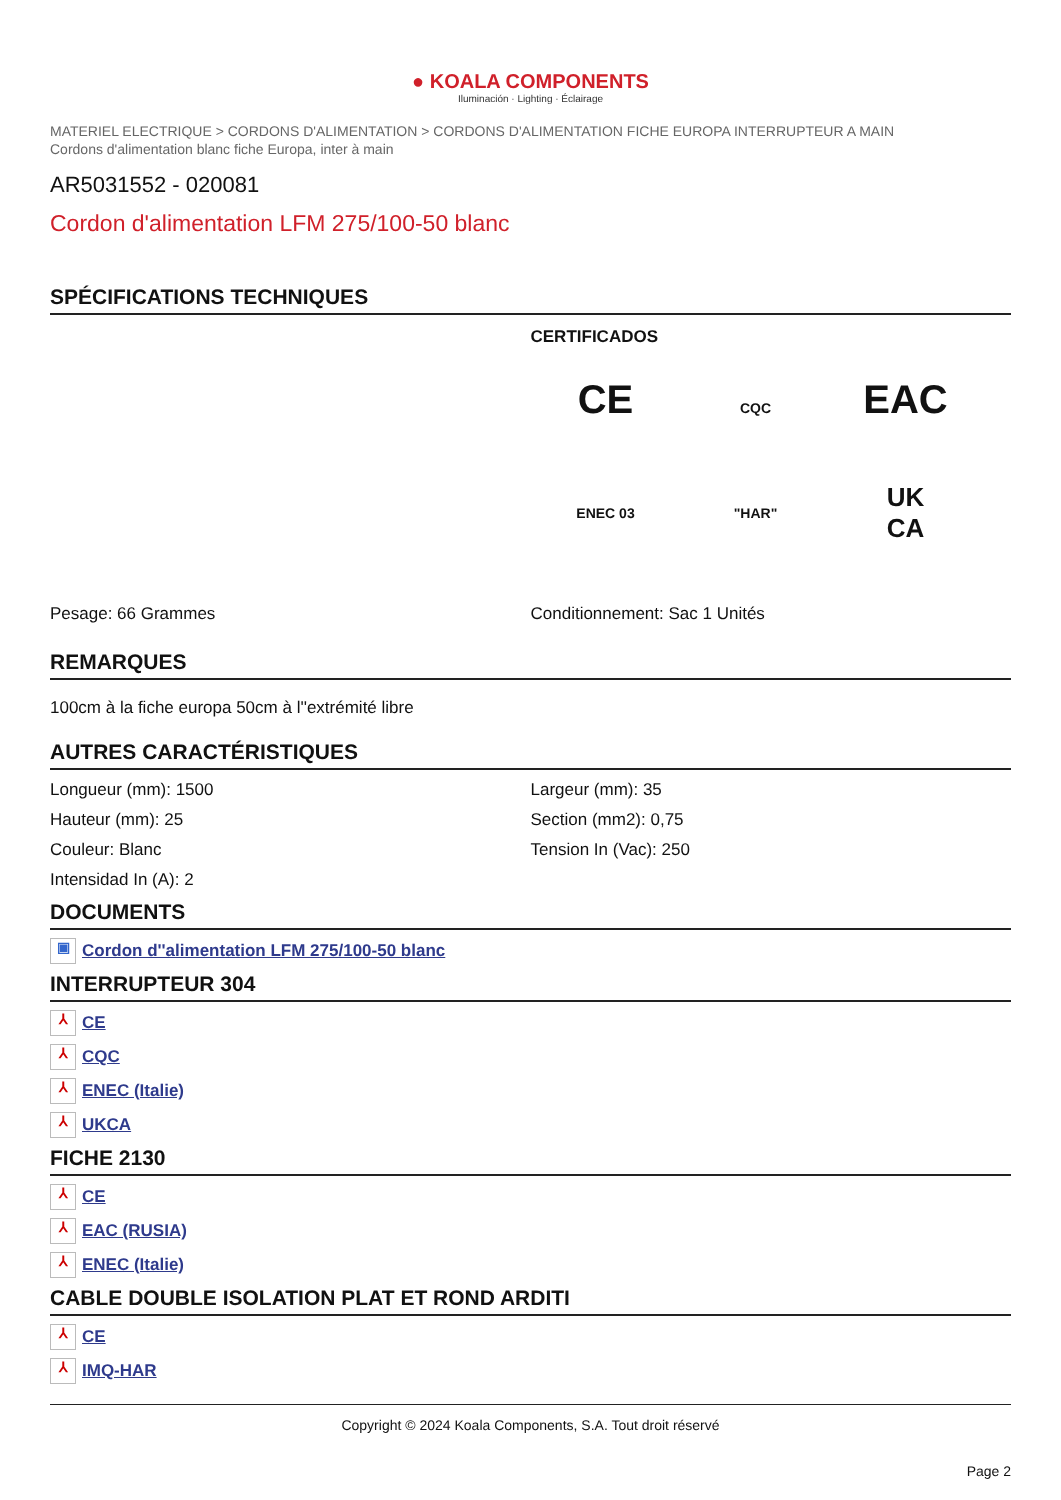● KOALA COMPONENTS
Iluminación · Lighting · Éclairage
MATERIEL ELECTRIQUE > CORDONS D'ALIMENTATION > CORDONS D'ALIMENTATION FICHE EUROPA INTERRUPTEUR A MAIN
Cordons d'alimentation blanc fiche Europa, inter à main
AR5031552 - 020081
Cordon d'alimentation LFM 275/100-50 blanc
SPÉCIFICATIONS TECHNIQUES
CERTIFICADOS
CE
CQC
EAC
ENEC 03
"HAR"
UK
CA
Pesage: 66 Grammes Conditionnement: Sac 1 Unités
REMARQUES
100cm à la fiche europa 50cm à l''extrémité libre
AUTRES CARACTÉRISTIQUES
Longueur (mm): 1500
Hauteur (mm): 25
Couleur: Blanc
Intensidad In (A): 2
Largeur (mm): 35
Section (mm2): 0,75
Tension In (Vac): 250
DOCUMENTS
▣ Cordon d''alimentation LFM 275/100-50 blanc
INTERRUPTEUR 304
⅄ CE
⅄ CQC
⅄ ENEC (Italie)
⅄ UKCA
FICHE 2130
⅄ CE
⅄ EAC (RUSIA)
⅄ ENEC (Italie)
CABLE DOUBLE ISOLATION PLAT ET ROND ARDITI
⅄ CE
⅄ IMQ-HAR
Copyright © 2024 Koala Components, S.A. Tout droit réservé
Page 2